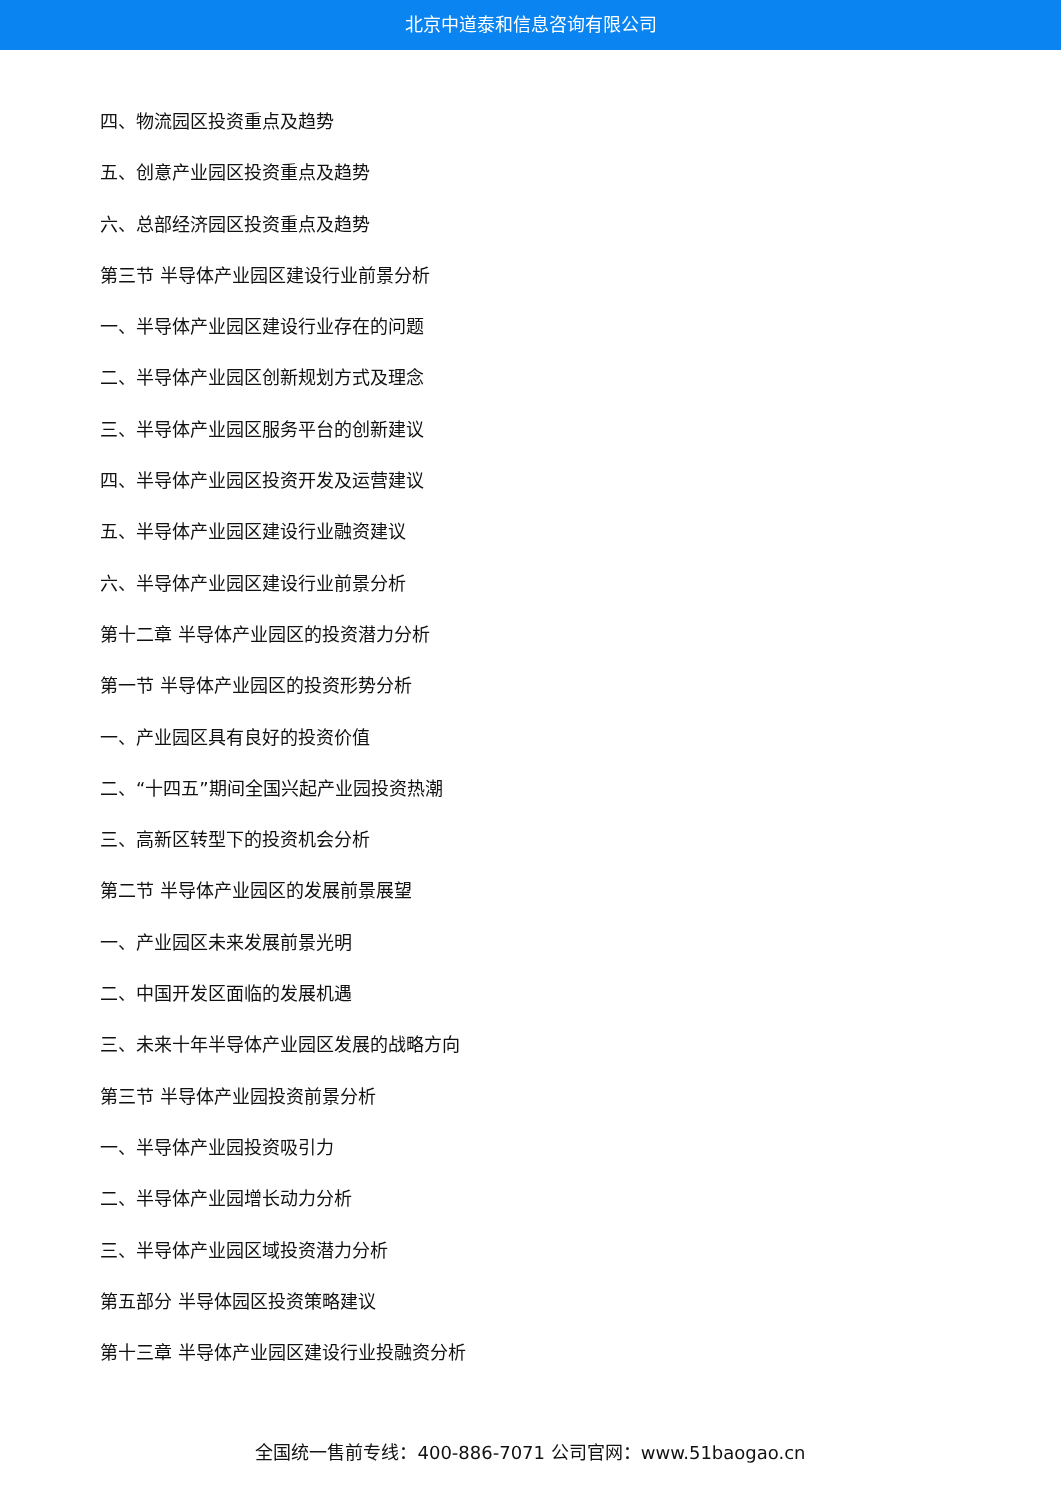北京中道泰和信息咨询有限公司
四、物流园区投资重点及趋势
五、创意产业园区投资重点及趋势
六、总部经济园区投资重点及趋势
第三节 半导体产业园区建设行业前景分析
一、半导体产业园区建设行业存在的问题
二、半导体产业园区创新规划方式及理念
三、半导体产业园区服务平台的创新建议
四、半导体产业园区投资开发及运营建议
五、半导体产业园区建设行业融资建议
六、半导体产业园区建设行业前景分析
第十二章 半导体产业园区的投资潜力分析
第一节 半导体产业园区的投资形势分析
一、产业园区具有良好的投资价值
二、“十四五”期间全国兴起产业园投资热潮
三、高新区转型下的投资机会分析
第二节 半导体产业园区的发展前景展望
一、产业园区未来发展前景光明
二、中国开发区面临的发展机遇
三、未来十年半导体产业园区发展的战略方向
第三节 半导体产业园投资前景分析
一、半导体产业园投资吸引力
二、半导体产业园增长动力分析
三、半导体产业园区域投资潜力分析
第五部分 半导体园区投资策略建议
第十三章 半导体产业园区建设行业投融资分析
全国统一售前专线：400-886-7071 公司官网：www.51baogao.cn